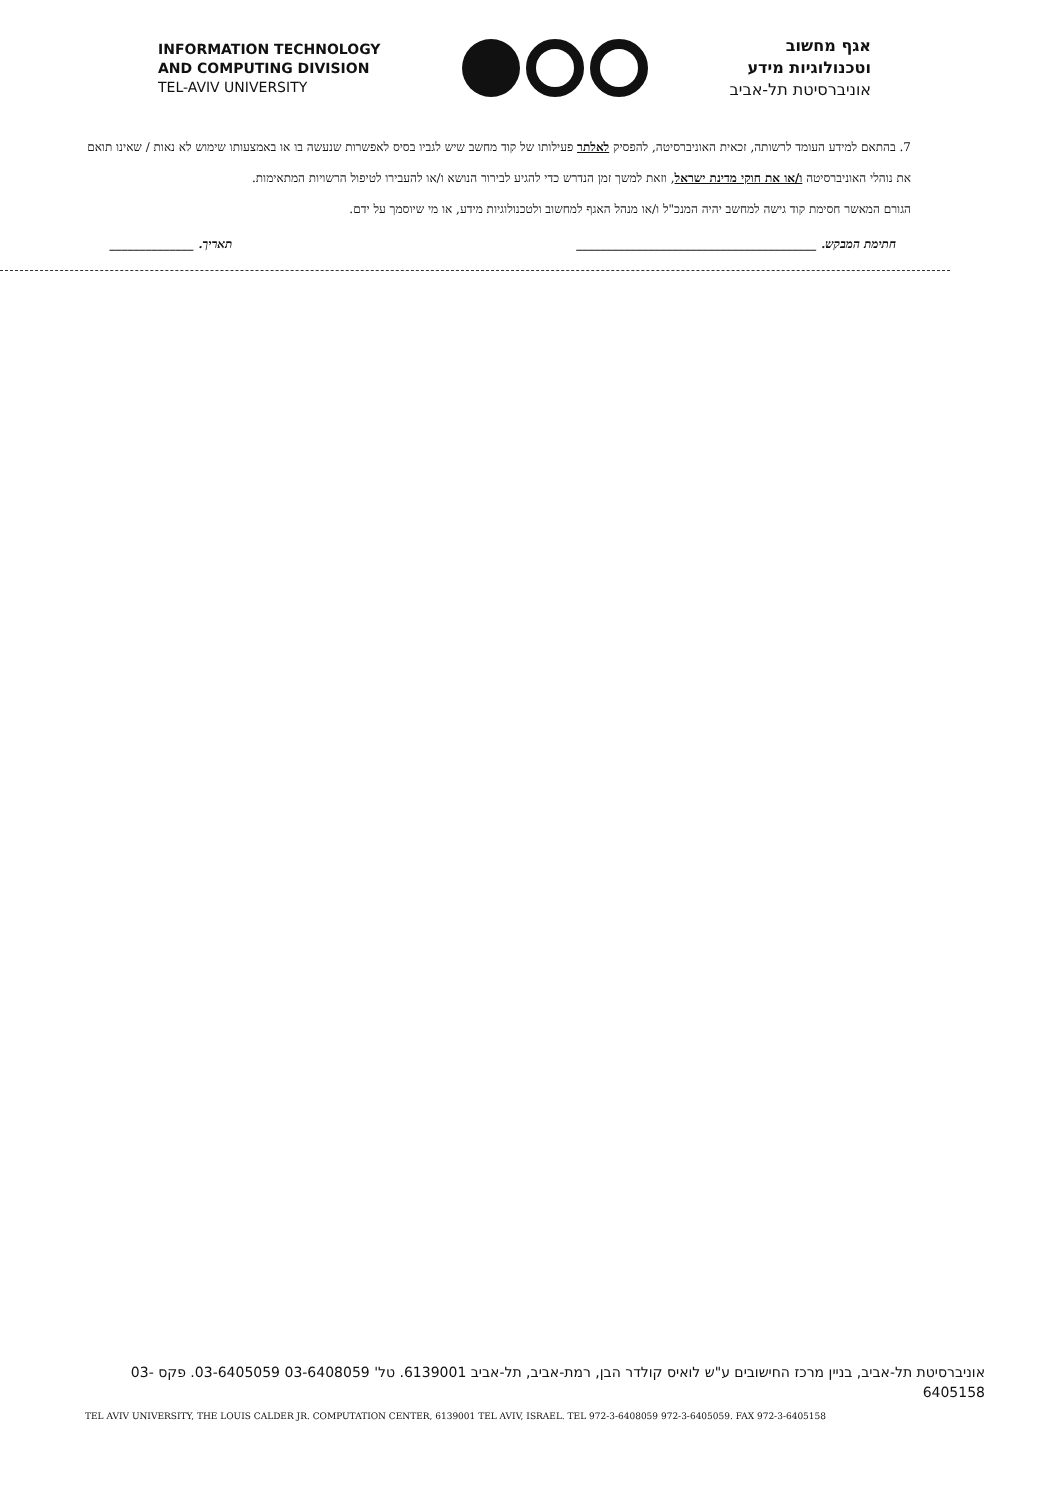INFORMATION TECHNOLOGY
AND COMPUTING DIVISION
TEL-AVIV UNIVERSITY
אגף מחשוב
וטכנולוגיות מידע
אוניברסיטת תל-אביב
7. בהתאם למידע העומד לרשותה, זכאית האוניברסיטה, להפסיק לאלתר פעילותו של קוד מחשב שיש לגביו בסיס לאפשרות שנעשה בו או באמצעותו שימוש לא נאות / שאינו תואם את נוהלי האוניברסיטה ו/או את חוקי מדינת ישראל, וזאת למשך זמן הנדרש כדי להגיע לבירור הנושא ו/או להעבירו לטיפול הרשויות המתאימות.
הגורם המאשר חסימת קוד גישה למחשב יהיה המנכ"ל ו/או מנהל האגף למחשוב ולטכנולוגיות מידע, או מי שיוסמך על ידם.
חתימת המבקש. ________________________________________ תאריך. ______________
אוניברסיטת תל-אביב, בניין מרכז החישובים ע"ש לואיס קולדר הבן, רמת-אביב, תל-אביב 6139001. טל' 03-6408059 03-6405059. פקס 03-6405158
TEL AVIV UNIVERSITY, THE LOUIS CALDER JR. COMPUTATION CENTER, 6139001 TEL AVIV, ISRAEL. TEL 972-3-6408059 972-3-6405059. FAX 972-3-6405158